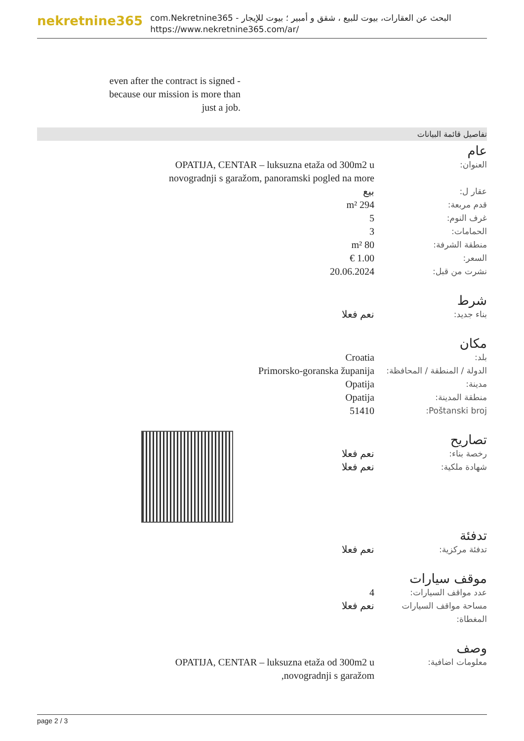nekretnine365
com.Nekretnine365 - البحث عن العقارات، بيوت للبيع ، شقق و أمبير ؛ بيوت للإيجار
https://www.nekretnine365.com/ar/
even after the contract is signed - because our mission is more than just a job.
تفاصيل قائمة البيانات
عام
| العنوان: | OPATIJA, CENTAR – luksuzna etaža od 300m2 u novogradnji s garažom, panoramski pogled na more | |
| عقار ل: | بيع | |
| قدم مربعة: | 294 m² | |
| غرف النوم: | 5 | |
| الحمامات: | 3 | |
| منطقة الشرفة: | 80 m² | |
| السعر: | 1.00 € | |
| نشرت من قبل: | 20.06.2024 | |
شرط
| بناء جديد: | نعم فعلا | |
مكان
| بلد: | Croatia | |
| الدولة / المنطقة / المحافظة: | Primorsko-goranska županija | |
| مدينة: | Opatija | |
| منطقة المدينة: | Opatija | |
| Poštanski broj: | 51410 | |
تصاريح
| رخصة بناء: | نعم فعلا | |
| شهادة ملكية: | نعم فعلا | |
تدفئة
| تدفئة مركزية: | نعم فعلا | |
موقف سيارات
| عدد مواقف السيارات: | 4 | |
| مساحة مواقف السيارات المغطاة: | نعم فعلا | |
وصف
| معلومات اضافية: | OPATIJA, CENTAR – luksuzna etaža od 300m2 u novogradnji s garažom, | |
page 2 / 3